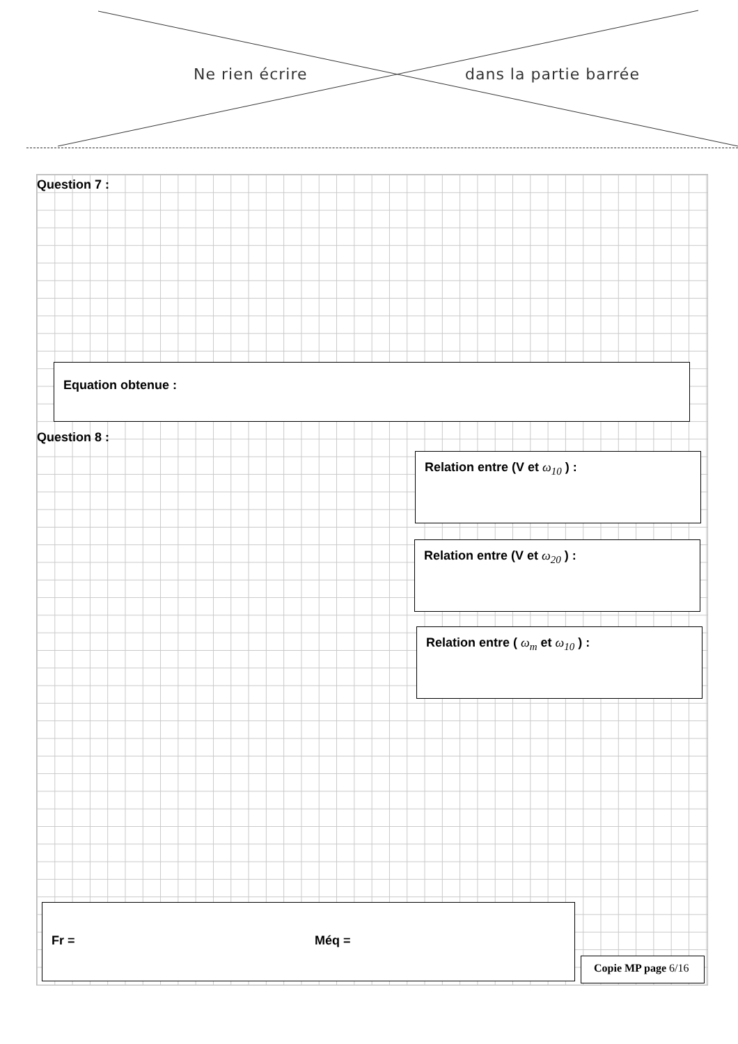Ne rien écrire dans la partie barrée
Question 7 :
Equation obtenue :
Question 8 :
Relation entre (V et ω<sub>10</sub> ) :
Relation entre (V et ω<sub>20</sub> ) :
Relation entre ( ω<sub>m</sub> et ω<sub>10</sub> ) :
Fr = Méq =
Copie MP page 6/16